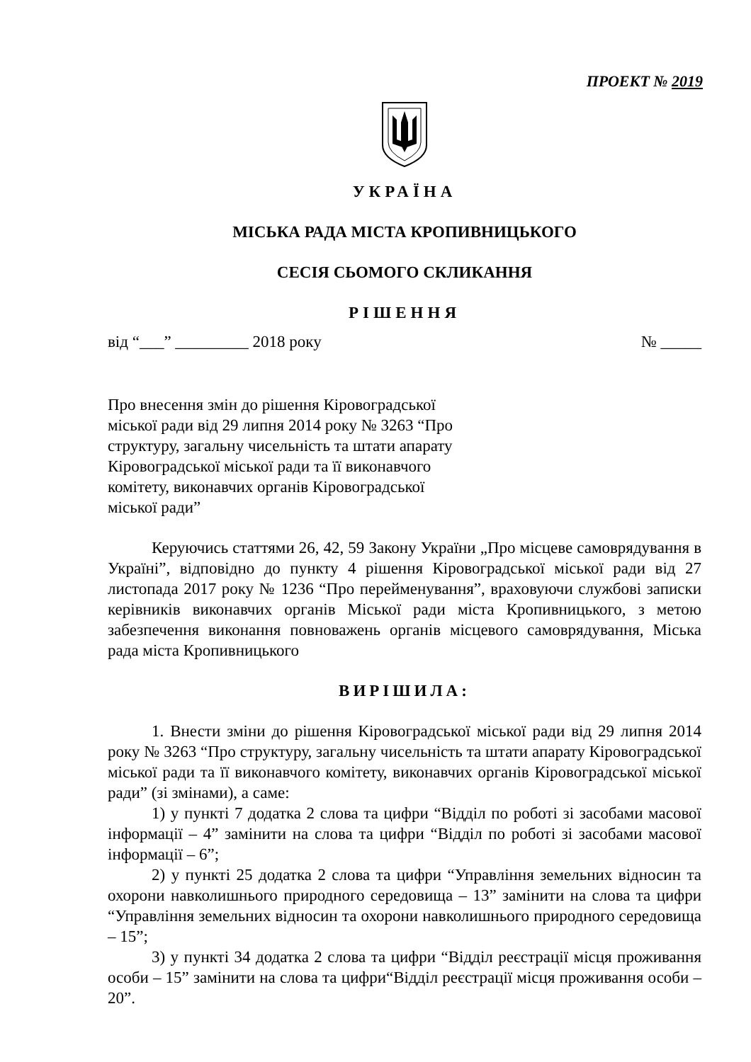ПРОЕКТ № 2019
УКРАЇНА
МІСЬКА РАДА МІСТА КРОПИВНИЦЬКОГО
СЕСІЯ СЬОМОГО СКЛИКАННЯ
РІШЕННЯ
від “___” _________ 2018 року № _____
Про внесення змін до рішення Кіровоградської міської ради від 29 липня 2014 року № 3263 “Про структуру, загальну чисельність та штати апарату Кіровоградської міської ради та її виконавчого комітету, виконавчих органів Кіровоградської міської ради”
Керуючись статтями 26, 42, 59 Закону України „Про місцеве самоврядування в Україні”, відповідно до пункту 4 рішення Кіровоградської міської ради від 27 листопада 2017 року № 1236 “Про перейменування”, враховуючи службові записки керівників виконавчих органів Міської ради міста Кропивницького, з метою забезпечення виконання повноважень органів місцевого самоврядування, Міська рада міста Кропивницького
ВИРІШИЛА:
1. Внести зміни до рішення Кіровоградської міської ради від 29 липня 2014 року № 3263 “Про структуру, загальну чисельність та штати апарату Кіровоградської міської ради та її виконавчого комітету, виконавчих органів Кіровоградської міської ради” (зі змінами), а саме:
1) у пункті 7 додатка 2 слова та цифри “Відділ по роботі зі засобами масової інформації – 4” замінити на слова та цифри “Відділ по роботі зі засобами масової інформації – 6”;
2) у пункті 25 додатка 2 слова та цифри “Управління земельних відносин та охорони навколишнього природного середовища – 13” замінити на слова та цифри “Управління земельних відносин та охорони навколишнього природного середовища – 15”;
3) у пункті 34 додатка 2 слова та цифри “Відділ реєстрації місця проживання особи – 15” замінити на слова та цифри“Відділ реєстрації місця проживання особи – 20”.